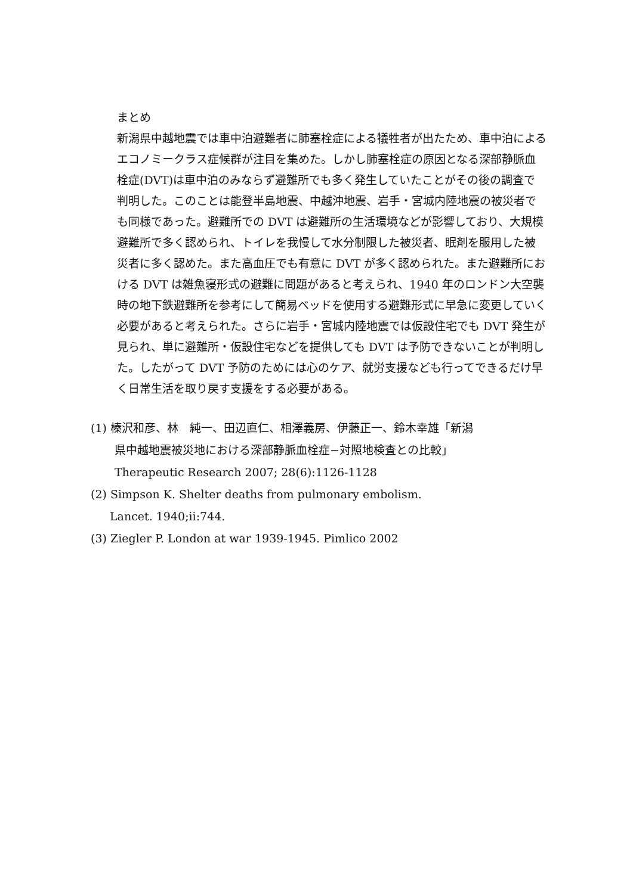まとめ
新潟県中越地震では車中泊避難者に肺塞栓症による犠牲者が出たため、車中泊によるエコノミークラス症候群が注目を集めた。しかし肺塞栓症の原因となる深部静脈血栓症(DVT)は車中泊のみならず避難所でも多く発生していたことがその後の調査で判明した。このことは能登半島地震、中越沖地震、岩手・宮城内陸地震の被災者でも同様であった。避難所での DVT は避難所の生活環境などが影響しており、大規模避難所で多く認められ、トイレを我慢して水分制限した被災者、眠剤を服用した被災者に多く認めた。また高血圧でも有意に DVT が多く認められた。また避難所における DVT は雑魚寝形式の避難に問題があると考えられ、1940 年のロンドン大空襲時の地下鉄避難所を参考にして簡易ベッドを使用する避難形式に早急に変更していく必要があると考えられた。さらに岩手・宮城内陸地震では仮設住宅でも DVT 発生が見られ、単に避難所・仮設住宅などを提供しても DVT は予防できないことが判明した。したがって DVT 予防のためには心のケア、就労支援なども行ってできるだけ早く日常生活を取り戻す支援をする必要がある。
(1) 榛沢和彦、林　純一、田辺直仁、相澤義房、伊藤正一、鈴木幸雄「新潟
県中越地震被災地における深部静脈血栓症−対照地検査との比較」
Therapeutic Research 2007; 28(6):1126-1128
(2) Simpson K. Shelter deaths from pulmonary embolism.
Lancet. 1940;ii:744.
(3) Ziegler P. London at war 1939-1945. Pimlico 2002